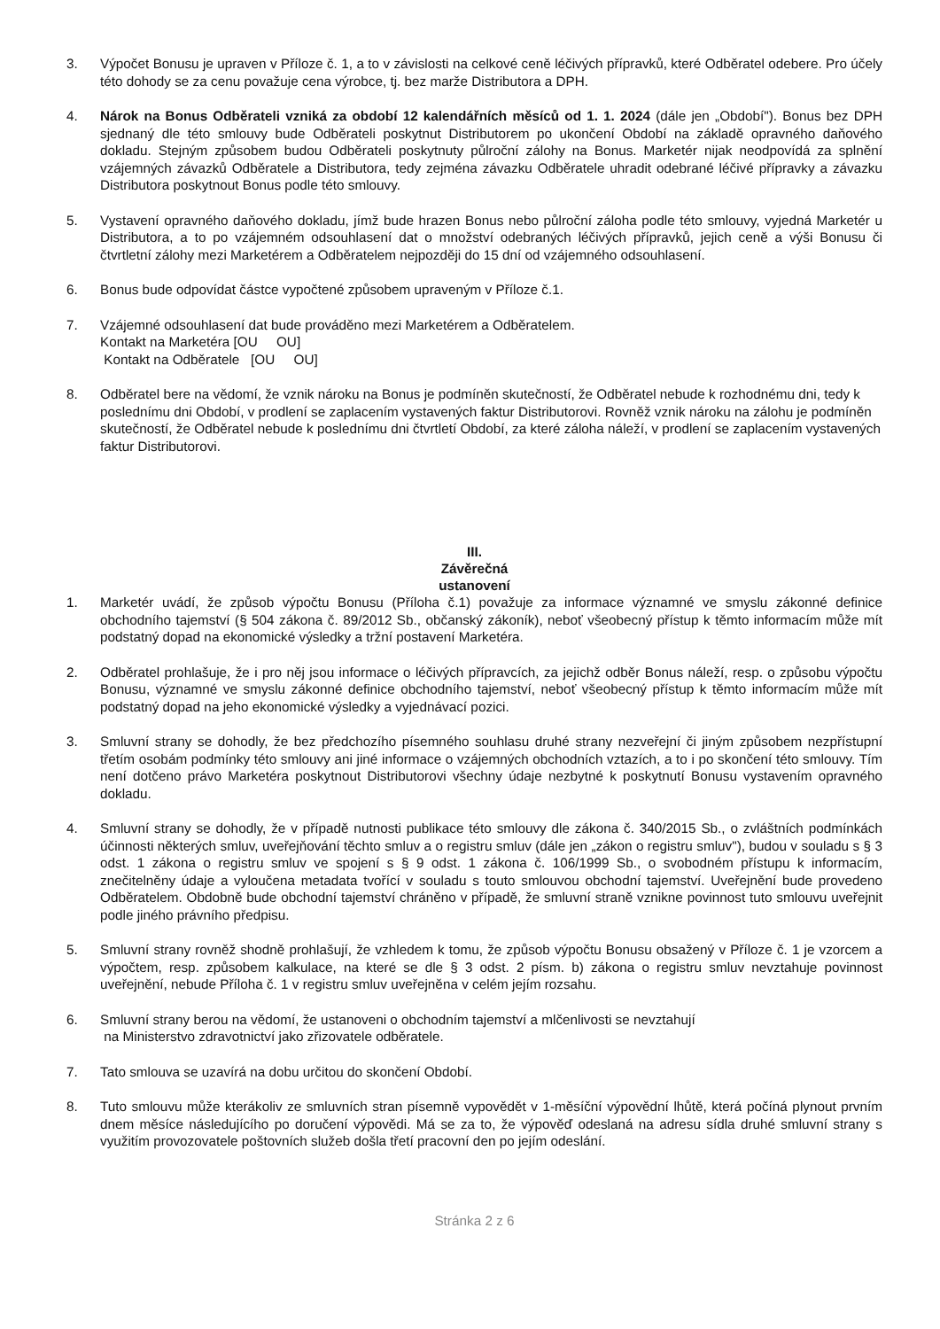3. Výpočet Bonusu je upraven v Příloze č. 1, a to v závislosti na celkové ceně léčivých přípravků, které Odběratel odebere. Pro účely této dohody se za cenu považuje cena výrobce, tj. bez marže Distributora a DPH.
4. Nárok na Bonus Odběrateli vzniká za období 12 kalendářních měsíců od 1. 1. 2024 (dále jen „Období"). Bonus bez DPH sjednaný dle této smlouvy bude Odběrateli poskytnut Distributorem po ukončení Období na základě opravného daňového dokladu. Stejným způsobem budou Odběrateli poskytnuty půlroční zálohy na Bonus. Marketér nijak neodpovídá za splnění vzájemných závazků Odběratele a Distributora, tedy zejména závazku Odběratele uhradit odebrané léčivé přípravky a závazku Distributora poskytnout Bonus podle této smlouvy.
5. Vystavení opravného daňového dokladu, jímž bude hrazen Bonus nebo půlroční záloha podle této smlouvy, vyjedná Marketér u Distributora, a to po vzájemném odsouhlasení dat o množství odebraných léčivých přípravků, jejich ceně a výši Bonusu či čtvrtletní zálohy mezi Marketérem a Odběratelem nejpozději do 15 dní od vzájemného odsouhlasení.
6. Bonus bude odpovídat částce vypočtené způsobem upraveným v Příloze č.1.
7. Vzájemné odsouhlasení dat bude prováděno mezi Marketérem a Odběratelem.
Kontakt na Marketéra [OU OU]
Kontakt na Odběratele [OU OU]
8. Odběratel bere na vědomí, že vznik nároku na Bonus je podmíněn skutečností, že Odběratel nebude k rozhodnému dni, tedy k poslednímu dni Období, v prodlení se zaplacením vystavených faktur Distributorovi. Rovněž vznik nároku na zálohu je podmíněn skutečností, že Odběratel nebude k poslednímu dni čtvrtletí Období, za které záloha náleží, v prodlení se zaplacením vystavených faktur Distributorovi.
III.
Závěrečná
ustanovení
1. Marketér uvádí, že způsob výpočtu Bonusu (Příloha č.1) považuje za informace významné ve smyslu zákonné definice obchodního tajemství (§ 504 zákona č. 89/2012 Sb., občanský zákoník), neboť všeobecný přístup k těmto informacím může mít podstatný dopad na ekonomické výsledky a tržní postavení Marketéra.
2. Odběratel prohlašuje, že i pro něj jsou informace o léčivých přípravcích, za jejichž odběr Bonus náleží, resp. o způsobu výpočtu Bonusu, významné ve smyslu zákonné definice obchodního tajemství, neboť všeobecný přístup k těmto informacím může mít podstatný dopad na jeho ekonomické výsledky a vyjednávací pozici.
3. Smluvní strany se dohodly, že bez předchozího písemného souhlasu druhé strany nezveřejní či jiným způsobem nezpřístupní třetím osobám podmínky této smlouvy ani jiné informace o vzájemných obchodních vztazích, a to i po skončení této smlouvy. Tím není dotčeno právo Marketéra poskytnout Distributorovi všechny údaje nezbytné k poskytnutí Bonusu vystavením opravného dokladu.
4. Smluvní strany se dohodly, že v případě nutnosti publikace této smlouvy dle zákona č. 340/2015 Sb., o zvláštních podmínkách účinnosti některých smluv, uveřejňování těchto smluv a o registru smluv (dále jen „zákon o registru smluv"), budou v souladu s § 3 odst. 1 zákona o registru smluv ve spojení s § 9 odst. 1 zákona č. 106/1999 Sb., o svobodném přístupu k informacím, znečitelněny údaje a vyloučena metadata tvořící v souladu s touto smlouvou obchodní tajemství. Uveřejnění bude provedeno Odběratelem. Obdobně bude obchodní tajemství chráněno v případě, že smluvní straně vznikne povinnost tuto smlouvu uveřejnit podle jiného právního předpisu.
5. Smluvní strany rovněž shodně prohlašují, že vzhledem k tomu, že způsob výpočtu Bonusu obsažený v Příloze č. 1 je vzorcem a výpočtem, resp. způsobem kalkulace, na které se dle § 3 odst. 2 písm. b) zákona o registru smluv nevztahuje povinnost uveřejnění, nebude Příloha č. 1 v registru smluv uveřejněna v celém jejím rozsahu.
6. Smluvní strany berou na vědomí, že ustanoveni o obchodním tajemství a mlčenlivosti se nevztahují
na Ministerstvo zdravotnictví jako zřizovatele odběratele.
7. Tato smlouva se uzavírá na dobu určitou do skončení Období.
8. Tuto smlouvu může kterákoliv ze smluvních stran písemně vypovědět v 1-měsíční výpovědní lhůtě, která počíná plynout prvním dnem měsíce následujícího po doručení výpovědi. Má se za to, že výpověď odeslaná na adresu sídla druhé smluvní strany s využitím provozovatele poštovních služeb došla třetí pracovní den po jejím odeslání.
Stránka 2 z 6